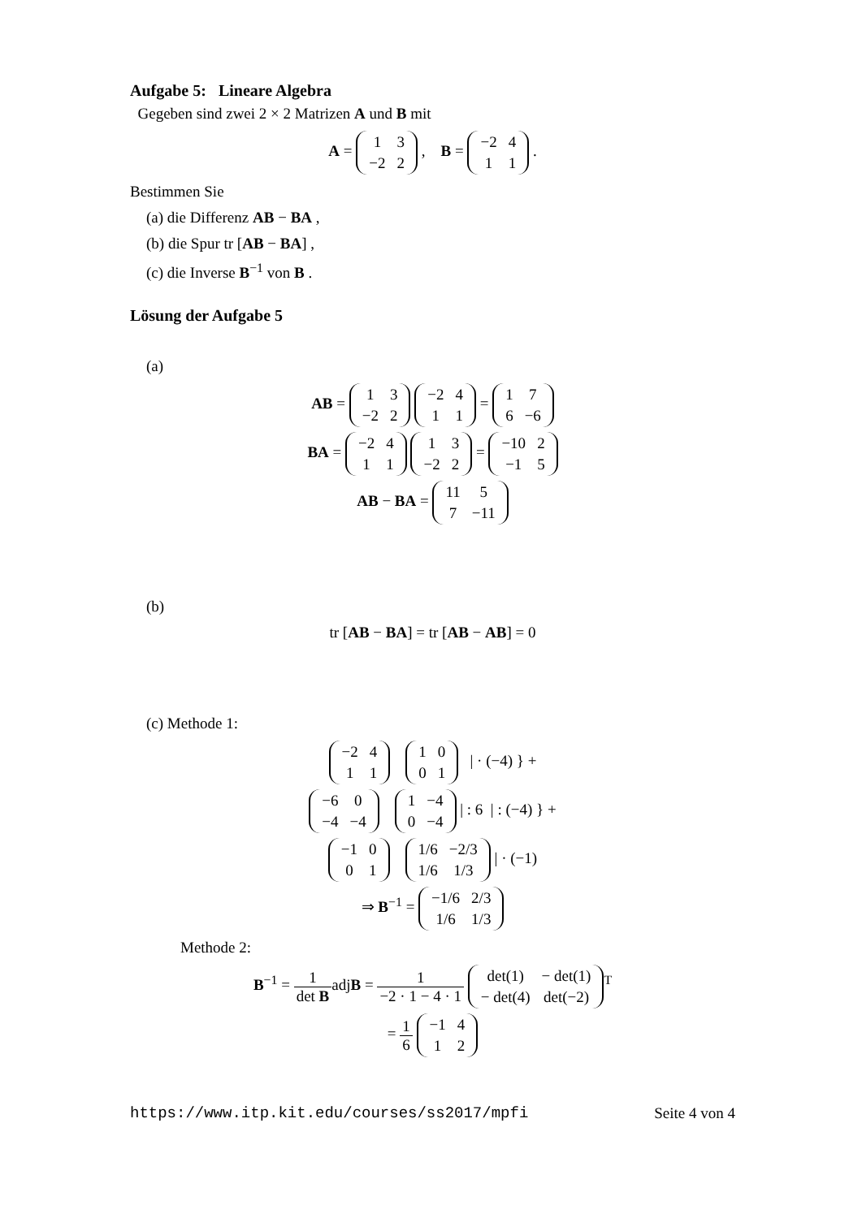Aufgabe 5: Lineare Algebra
Gegeben sind zwei 2 × 2 Matrizen A und B mit
A =
| 1 | 3 |
| −2 | 2 |
, B =
| −2 | 4 |
| 1 | 1 |
.
Bestimmen Sie
(a) die Differenz AB − BA ,
(b) die Spur tr [AB − BA] ,
(c) die Inverse B<sup>−1</sup> von B .
Lösung der Aufgabe 5
(a)
AB =
| 1 | 3 |
| −2 | 2 |
| −2 | 4 |
| 1 | 1 |
=
| 1 | 7 |
| 6 | −6 |
BA =
| −2 | 4 |
| 1 | 1 |
| 1 | 3 |
| −2 | 2 |
=
| −10 | 2 |
| −1 | 5 |
AB − BA =
| 11 | 5 |
| 7 | −11 |
(b)
tr [AB − BA] = tr [AB − AB] = 0
(c) Methode 1:
| −2 | 4 |
| 1 | 1 |
| 1 | 0 |
| 0 | 1 |
| · (−4) } +
| −6 | 0 |
| −4 | −4 |
| 1 | −4 |
| 0 | −4 |
| : 6 | : (−4) } +
| −1 | 0 |
| 0 | 1 |
| 1/6 | −2/3 |
| 1/6 | 1/3 |
| · (−1)
⇒ B<sup>−1</sup> =
| −1/6 | 2/3 |
| 1/6 | 1/3 |
Methode 2:
B<sup>−1</sup> = 1 det BadjB = 1 −2 · 1 − 4 · 1
| det(1) | − det(1) |
| − det(4) | det(−2) |
<sup>T</sup>
= 1 6
| −1 | 4 |
| 1 | 2 |
https://www.itp.kit.edu/courses/ss2017/mpfi Seite 4 von 4